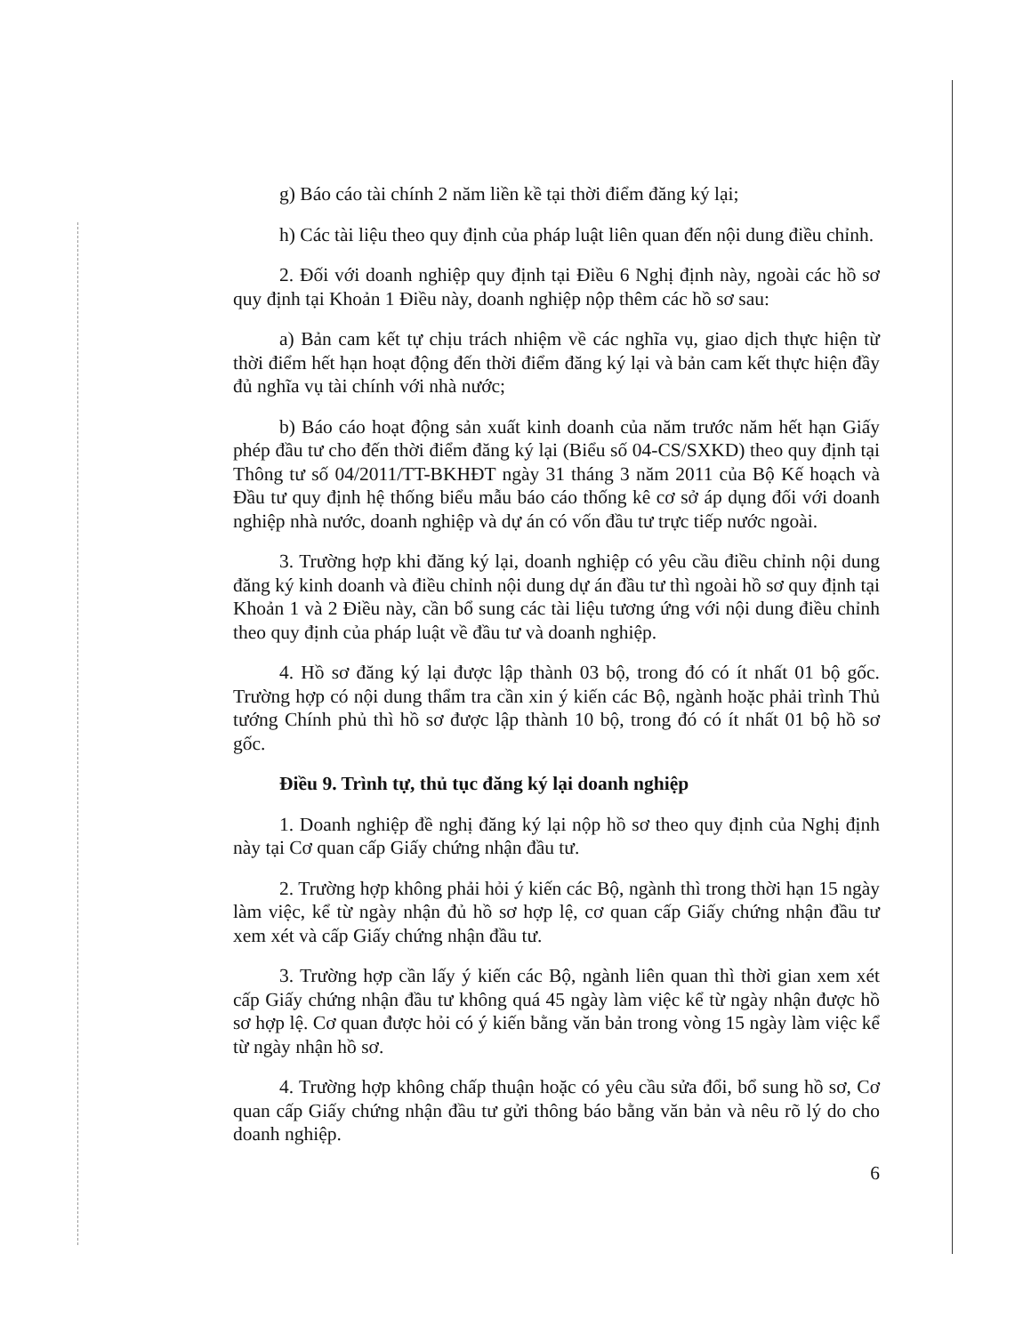g) Báo cáo tài chính 2 năm liền kề tại thời điểm đăng ký lại;
h) Các tài liệu theo quy định của pháp luật liên quan đến nội dung điều chỉnh.
2. Đối với doanh nghiệp quy định tại Điều 6 Nghị định này, ngoài các hồ sơ quy định tại Khoản 1 Điều này, doanh nghiệp nộp thêm các hồ sơ sau:
a) Bản cam kết tự chịu trách nhiệm về các nghĩa vụ, giao dịch thực hiện từ thời điểm hết hạn hoạt động đến thời điểm đăng ký lại và bản cam kết thực hiện đầy đủ nghĩa vụ tài chính với nhà nước;
b) Báo cáo hoạt động sản xuất kinh doanh của năm trước năm hết hạn Giấy phép đầu tư cho đến thời điểm đăng ký lại (Biểu số 04-CS/SXKD) theo quy định tại Thông tư số 04/2011/TT-BKHĐT ngày 31 tháng 3 năm 2011 của Bộ Kế hoạch và Đầu tư quy định hệ thống biểu mẫu báo cáo thống kê cơ sở áp dụng đối với doanh nghiệp nhà nước, doanh nghiệp và dự án có vốn đầu tư trực tiếp nước ngoài.
3. Trường hợp khi đăng ký lại, doanh nghiệp có yêu cầu điều chỉnh nội dung đăng ký kinh doanh và điều chỉnh nội dung dự án đầu tư thì ngoài hồ sơ quy định tại Khoản 1 và 2 Điều này, cần bổ sung các tài liệu tương ứng với nội dung điều chỉnh theo quy định của pháp luật về đầu tư và doanh nghiệp.
4. Hồ sơ đăng ký lại được lập thành 03 bộ, trong đó có ít nhất 01 bộ gốc. Trường hợp có nội dung thẩm tra cần xin ý kiến các Bộ, ngành hoặc phải trình Thủ tướng Chính phủ thì hồ sơ được lập thành 10 bộ, trong đó có ít nhất 01 bộ hồ sơ gốc.
Điều 9. Trình tự, thủ tục đăng ký lại doanh nghiệp
1. Doanh nghiệp đề nghị đăng ký lại nộp hồ sơ theo quy định của Nghị định này tại Cơ quan cấp Giấy chứng nhận đầu tư.
2. Trường hợp không phải hỏi ý kiến các Bộ, ngành thì trong thời hạn 15 ngày làm việc, kể từ ngày nhận đủ hồ sơ hợp lệ, cơ quan cấp Giấy chứng nhận đầu tư xem xét và cấp Giấy chứng nhận đầu tư.
3. Trường hợp cần lấy ý kiến các Bộ, ngành liên quan thì thời gian xem xét cấp Giấy chứng nhận đầu tư không quá 45 ngày làm việc kể từ ngày nhận được hồ sơ hợp lệ. Cơ quan được hỏi có ý kiến bằng văn bản trong vòng 15 ngày làm việc kể từ ngày nhận hồ sơ.
4. Trường hợp không chấp thuận hoặc có yêu cầu sửa đổi, bổ sung hồ sơ, Cơ quan cấp Giấy chứng nhận đầu tư gửi thông báo bằng văn bản và nêu rõ lý do cho doanh nghiệp.
6